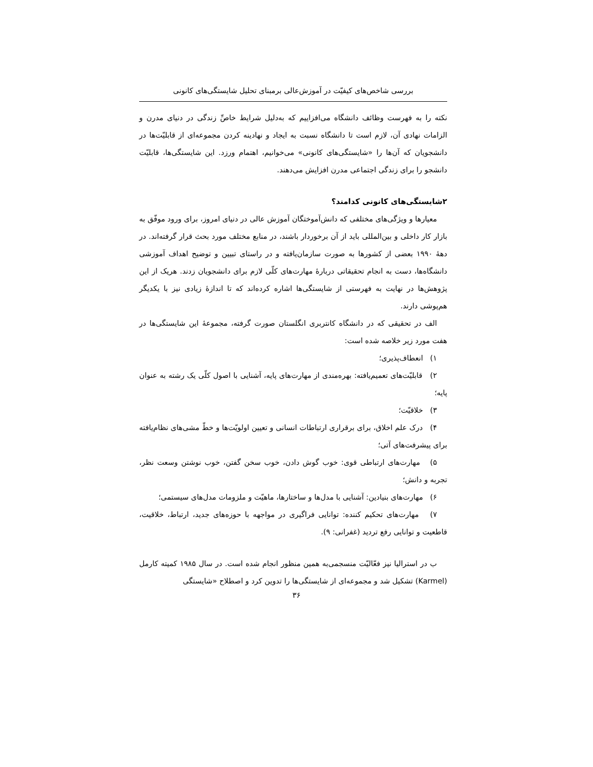بررسی شاخص‌های کیفیّت در آموزش‌عالی برمبنای تحلیل شایستگی‌های کانونی
نکته را به فهرست وظائف دانشگاه می‌افزاییم که به‌دلیل شرایط خاصِّ زندگی در دنیای مدرن و الزامات نهادی آن، لازم است تا دانشگاه نسبت به ایجاد و نهادینه کردن مجموعه‌ای از قابلیّت‌ها در دانشجویان که آن‌ها را «شایستگی‌های کانونی» می‌خوانیم، اهتمام ورزد. این شایستگی‌ها، قابلیّت دانشجو را برای زندگی اجتماعی مدرن افزایش می‌دهند.
۲شایستگی‌های کانونی کدامند؟
معیارها و ویژگی‌های مختلفی که دانش‌آموختگان آموزش عالی در دنیای امروز، برای ورود موفّق به بازار کار داخلی و بین‌المللی باید از آن برخوردار باشند، در منابع مختلف مورد بحث قرار گرفته‌اند. در دههٔ ۱۹۹۰ بعضی از کشورها به صورت سازمان‌یافته و در راستای تبیین و توضیح اهداف آموزشی دانشگاه‌ها، دست به انجام تحقیقاتی دربارهٔ مهارت‌های کلّی لازم برای دانشجویان زدند. هریک از این پژوهش‌ها در نهایت به فهرستی از شایستگی‌ها اشاره کرده‌اند که تا اندازهٔ زیادی نیز با یکدیگر هم‌پوشی دارند.
الف در تحقیقی که در دانشگاه کانتربری انگلستان صورت گرفته، مجموعهٔ این شایستگی‌ها در هفت مورد زیر خلاصه شده است:
۱) انعطاف‌پذیری؛
۲) قابلیّت‌های تعمیم‌یافته: بهره‌مندی از مهارت‌های پایه، آشنایی با اصول کلّی یک رشته به عنوان پایه؛
۳) خلاقیّت؛
۴) درک علم اخلاق، برای برقراری ارتباطات انسانی و تعیین اولویّت‌ها و خطّ مشی‌های نظام‌یافته برای پیشرفت‌های آتی؛
۵) مهارت‌های ارتباطی قوی: خوب گوش دادن، خوب سخن گفتن، خوب نوشتن وسعت نظر، تجربه و دانش؛
۶) مهارت‌های بنیادین: آشنایی با مدل‌ها و ساختارها، ماهیّت و ملزومات مدل‌های سیستمی؛
۷) مهارت‌های تحکیم کننده: توانایی فراگیری در مواجهه با حوزه‌های جدید، ارتباط، خلاقیت، قاطعیت و توانایی رفع تردید (غفرانی: ۹).
ب در استرالیا نیز فعّالیّت منسجمی‌به همین منظور انجام شده است. در سال ۱۹۸۵ کمیته کارمل (Karmel) تشکیل شد و مجموعه‌ای از شایستگی‌ها را تدوین کرد و اصطلاح «شایستگی
۳۶